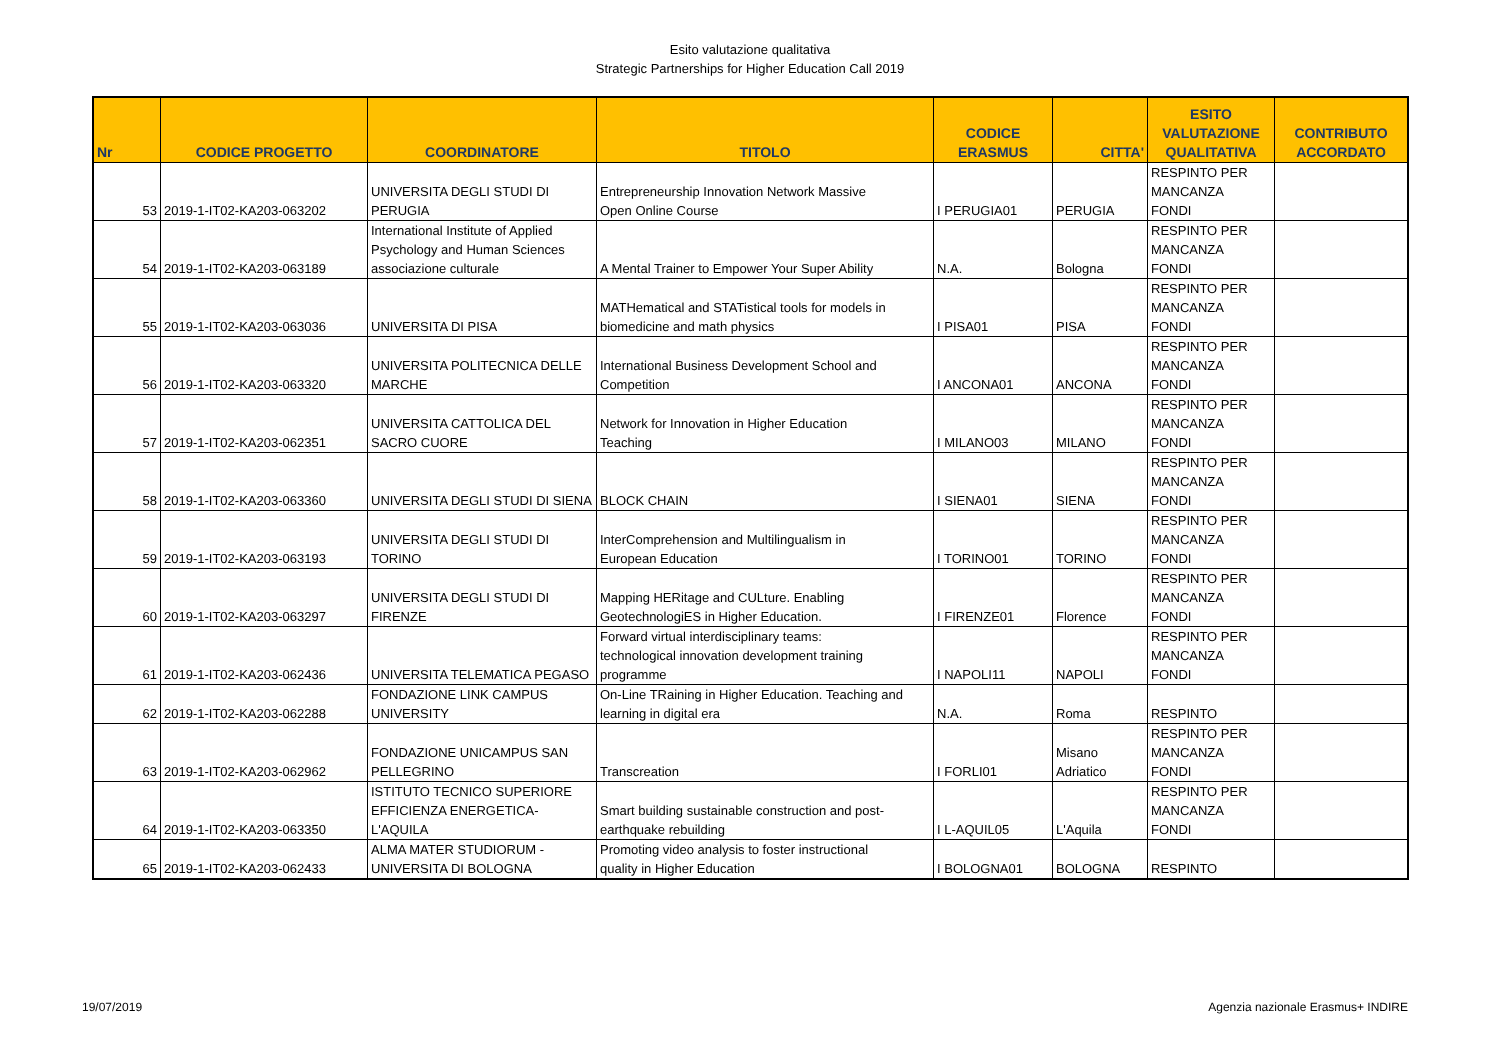Esito valutazione qualitativa
Strategic Partnerships for Higher Education Call 2019
| Nr | CODICE PROGETTO | COORDINATORE | TITOLO | CODICE ERASMUS | CITTA' | ESITO VALUTAZIONE QUALITATIVA | CONTRIBUTO ACCORDATO |
| --- | --- | --- | --- | --- | --- | --- | --- |
| 53 | 2019-1-IT02-KA203-063202 | UNIVERSITA DEGLI STUDI DI PERUGIA | Entrepreneurship Innovation Network Massive Open Online Course | I PERUGIA01 | PERUGIA | RESPINTO PER MANCANZA FONDI | |
| 54 | 2019-1-IT02-KA203-063189 | International Institute of Applied Psychology and Human Sciences associazione culturale | A Mental Trainer to Empower Your Super Ability | N.A. | Bologna | RESPINTO PER MANCANZA FONDI | |
| 55 | 2019-1-IT02-KA203-063036 | UNIVERSITA DI PISA | MATHematical and STATistical tools for models in biomedicine and math physics | I PISA01 | PISA | RESPINTO PER MANCANZA FONDI | |
| 56 | 2019-1-IT02-KA203-063320 | UNIVERSITA POLITECNICA DELLE MARCHE | International Business Development School and Competition | I ANCONA01 | ANCONA | RESPINTO PER MANCANZA FONDI | |
| 57 | 2019-1-IT02-KA203-062351 | UNIVERSITA CATTOLICA DEL SACRO CUORE | Network for Innovation in Higher Education Teaching | I MILANO03 | MILANO | RESPINTO PER MANCANZA FONDI | |
| 58 | 2019-1-IT02-KA203-063360 | UNIVERSITA DEGLI STUDI DI SIENA | BLOCK CHAIN | I SIENA01 | SIENA | RESPINTO PER MANCANZA FONDI | |
| 59 | 2019-1-IT02-KA203-063193 | UNIVERSITA DEGLI STUDI DI TORINO | InterComprehension and Multilingualism in European Education | I TORINO01 | TORINO | RESPINTO PER MANCANZA FONDI | |
| 60 | 2019-1-IT02-KA203-063297 | UNIVERSITA DEGLI STUDI DI FIRENZE | Mapping HERitage and CULture. Enabling GeotechnologiES in Higher Education. | I FIRENZE01 | Florence | RESPINTO PER MANCANZA FONDI | |
| 61 | 2019-1-IT02-KA203-062436 | UNIVERSITA TELEMATICA PEGASO | Forward virtual interdisciplinary teams: technological innovation development training programme | I NAPOLI11 | NAPOLI | RESPINTO PER MANCANZA FONDI | |
| 62 | 2019-1-IT02-KA203-062288 | FONDAZIONE LINK CAMPUS UNIVERSITY | On-Line TRaining in Higher Education. Teaching and learning in digital era | N.A. | Roma | RESPINTO | |
| 63 | 2019-1-IT02-KA203-062962 | FONDAZIONE UNICAMPUS SAN PELLEGRINO | Transcreation | I FORLI01 | Misano Adriatico | RESPINTO PER MANCANZA FONDI | |
| 64 | 2019-1-IT02-KA203-063350 | ISTITUTO TECNICO SUPERIORE EFFICIENZA ENERGETICA-L'AQUILA | Smart building sustainable construction and post- earthquake rebuilding | I L-AQUIL05 | L'Aquila | RESPINTO PER MANCANZA FONDI | |
| 65 | 2019-1-IT02-KA203-062433 | ALMA MATER STUDIORUM - UNIVERSITA DI BOLOGNA | Promoting video analysis to foster instructional quality in Higher Education | I BOLOGNA01 | BOLOGNA | RESPINTO | |
19/07/2019 Agenzia nazionale Erasmus+ INDIRE